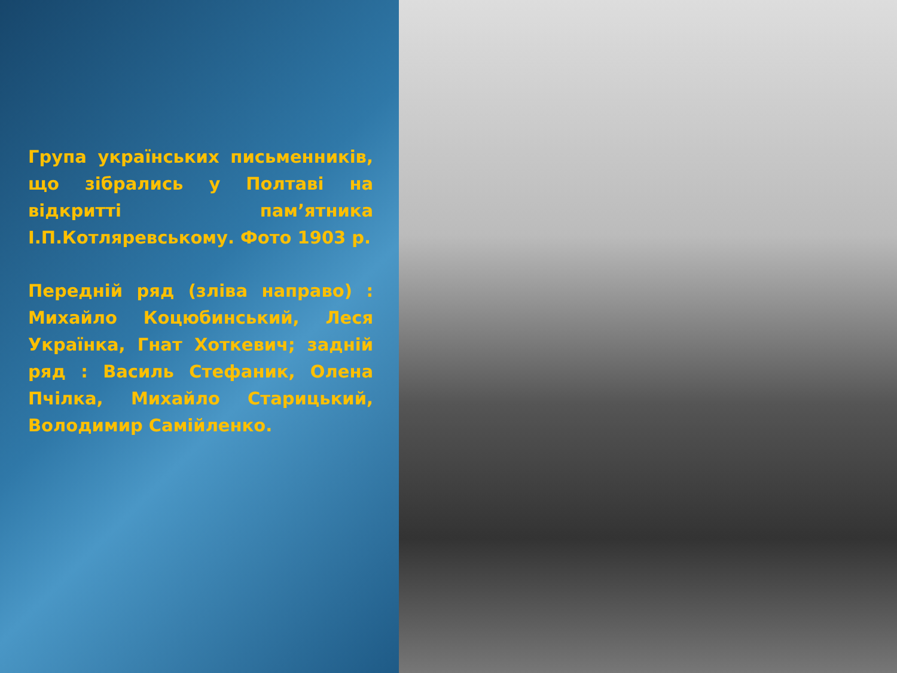Група українських письменників, що зібрались у Полтаві на відкритті пам’ятника І.П.Котляревському. Фото 1903 р.
Передній ряд (зліва направо) : Михайло Коцюбинський, Леся Українка, Гнат Хоткевич; задній ряд : Василь Стефаник, Олена Пчілка, Михайло Старицький, Володимир Самійленко.